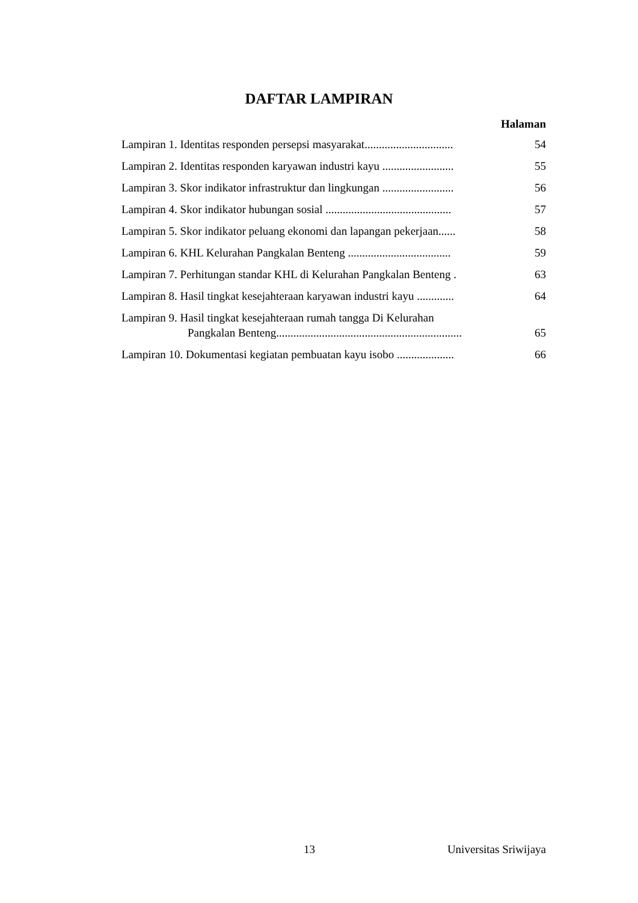DAFTAR LAMPIRAN
Halaman
Lampiran 1. Identitas responden persepsi masyarakat............................... 54
Lampiran 2. Identitas responden karyawan industri kayu ......................... 55
Lampiran 3. Skor indikator infrastruktur dan lingkungan ......................... 56
Lampiran 4. Skor indikator hubungan sosial ............................................ 57
Lampiran 5. Skor indikator peluang ekonomi dan lapangan pekerjaan...... 58
Lampiran 6. KHL Kelurahan Pangkalan Benteng .................................... 59
Lampiran 7. Perhitungan standar KHL di Kelurahan Pangkalan Benteng . 63
Lampiran 8. Hasil tingkat kesejahteraan karyawan industri kayu ............. 64
Lampiran 9. Hasil tingkat kesejahteraan rumah tangga Di Kelurahan
Pangkalan Benteng................................................................. 65
Lampiran 10. Dokumentasi kegiatan pembuatan kayu isobo .................... 66
13 Universitas Sriwijaya